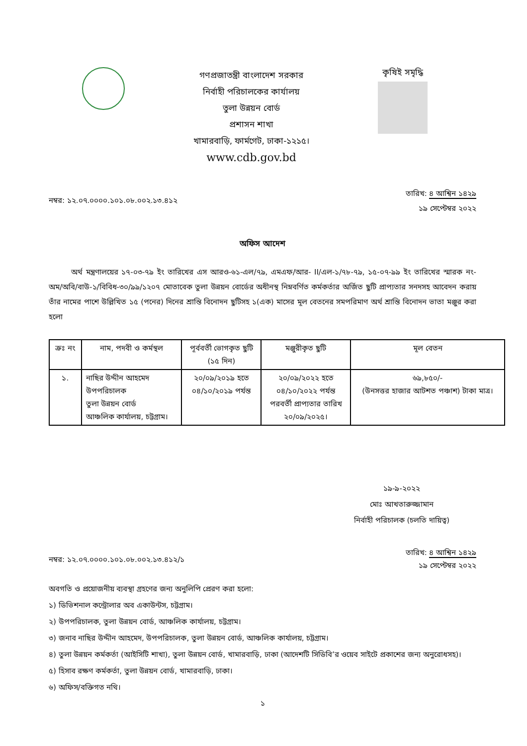গণপ্রজাতন্ত্রী বাংলাদেশ সরকার
নির্বাহী পরিচালকের কার্যালয়
তুলা উন্নয়ন বোর্ড
প্রশাসন শাখা
খামারবাড়ি, ফার্মগেট, ঢাকা-১২১৫।
www.cdb.gov.bd
কৃষিই সমৃদ্ধি
নম্বর: ১২.০৭.০০০০.১০১.০৮.০০২.১৩.৪১২ তারিখ: ৪ আশ্বিন ১৪২৯
১৯ সেপ্টেম্বর ২০২২
অফিস আদেশ
অর্থ মন্ত্রণালয়ের ১৭-০৩-৭৯ ইং তারিখের এস আরও-৬১-এল/৭৯, এমএফ/আর- II/এল-১/৭৮-৭৯, ১৫-০৭-৯৯ ইং তারিখের স্মারক নং-অম/অবি/বাউ-১/বিবিধ-৩০/৯৯/১২০৭ মোতাবেক তুলা উন্নয়ন বোর্ডের অধীনস্থ নিম্নবর্ণিত কর্মকর্তার অর্জিত ছুটি প্রাপ্যতার সনদসহ আবেদন করায় তাঁর নামের পাশে উল্লিখিত ১৫ (পনের) দিনের শ্রান্তি বিনোদন ছুটিসহ ১(এক) মাসের মূল বেতনের সমপরিমাণ অর্থ শ্রান্তি বিনোদন ভাতা মঞ্জুর করা হলো
| ক্রঃ নং | নাম, পদবী ও কর্মস্থল | পূর্ববর্তী ভোগকৃত ছুটি (১৫ দিন) | মঞ্জুরীকৃত ছুটি | মূল বেতন |
| --- | --- | --- | --- | --- |
| ১. | নাছির উদ্দীন আহমেদ উপপরিচালক তুলা উন্নয়ন বোর্ড আঞ্চলিক কার্যালয়, চট্টগ্রাম। | ২০/০৯/২০১৯ হতে ০৪/১০/২০১৯ পর্যন্ত | ২০/০৯/২০২২ হতে ০৪/১০/২০২২ পর্যন্ত পরবর্তী প্রাপ্যতার তারিখ ২০/০৯/২০২৫। | ৬৯,৮৫০/- (উনসত্তর হাজার আটশত পঞ্চাশ) টাকা মাত্র। |
১৯-৯-২০২২
মোঃ আখতারুজ্জামান
নির্বাহী পরিচালক (চলতি দায়িত্ব)
নম্বর: ১২.০৭.০০০০.১০১.০৮.০০২.১৩.৪১২/১ তারিখ: ৪ আশ্বিন ১৪২৯
১৯ সেপ্টেম্বর ২০২২
অবগতি ও প্রয়োজনীয় ব্যবস্থা গ্রহণের জন্য অনুলিপি প্রেরণ করা হলো:
১) ডিভিশনাল কন্ট্রোলার অব একাউন্টস, চট্টগ্রাম।
২) উপপরিচালক, তুলা উন্নয়ন বোর্ড, আঞ্চলিক কার্যালয়, চট্টগ্রাম।
৩) জনাব নাছির উদ্দীন আহমেদ, উপপরিচালক, তুলা উন্নয়ন বোর্ড, আঞ্চলিক কার্যালয়, চট্টগ্রাম।
৪) তুলা উন্নয়ন কর্মকর্তা (আইসিটি শাখা), তুলা উন্নয়ন বোর্ড, খামারবাড়ি, ঢাকা (আদেশটি সিডিবি’র ওয়েব সাইটে প্রকাশের জন্য অনুরোধসহ)।
৫) হিসাব রক্ষণ কর্মকর্তা, তুলা উন্নয়ন বোর্ড, খামারবাড়ি, ঢাকা।
৬) অফিস/বক্তিগত নথি।
১